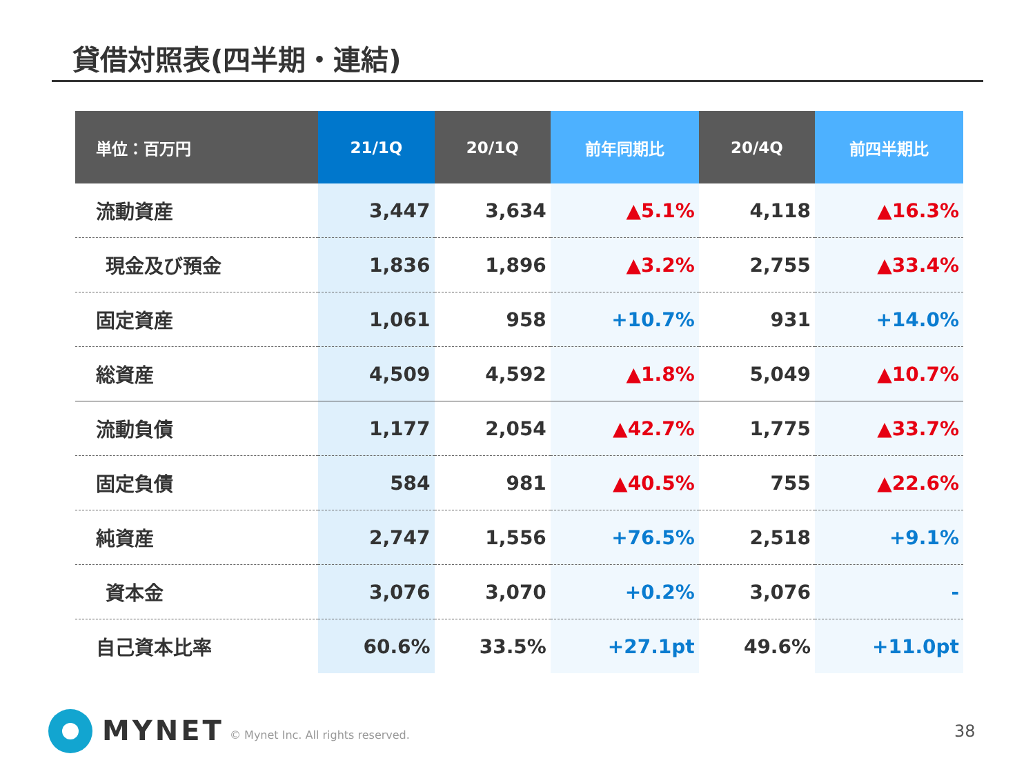貸借対照表(四半期・連結)
| 単位：百万円 | 21/1Q | 20/1Q | 前年同期比 | 20/4Q | 前四半期比 |
| --- | --- | --- | --- | --- | --- |
| 流動資産 | 3,447 | 3,634 | ▲5.1% | 4,118 | ▲16.3% |
| 現金及び預金 | 1,836 | 1,896 | ▲3.2% | 2,755 | ▲33.4% |
| 固定資産 | 1,061 | 958 | +10.7% | 931 | +14.0% |
| 総資産 | 4,509 | 4,592 | ▲1.8% | 5,049 | ▲10.7% |
| 流動負債 | 1,177 | 2,054 | ▲42.7% | 1,775 | ▲33.7% |
| 固定負債 | 584 | 981 | ▲40.5% | 755 | ▲22.6% |
| 純資産 | 2,747 | 1,556 | +76.5% | 2,518 | +9.1% |
| 資本金 | 3,076 | 3,070 | +0.2% | 3,076 | - |
| 自己資本比率 | 60.6% | 33.5% | +27.1pt | 49.6% | +11.0pt |
MYNET
© Mynet Inc. All rights reserved.
38